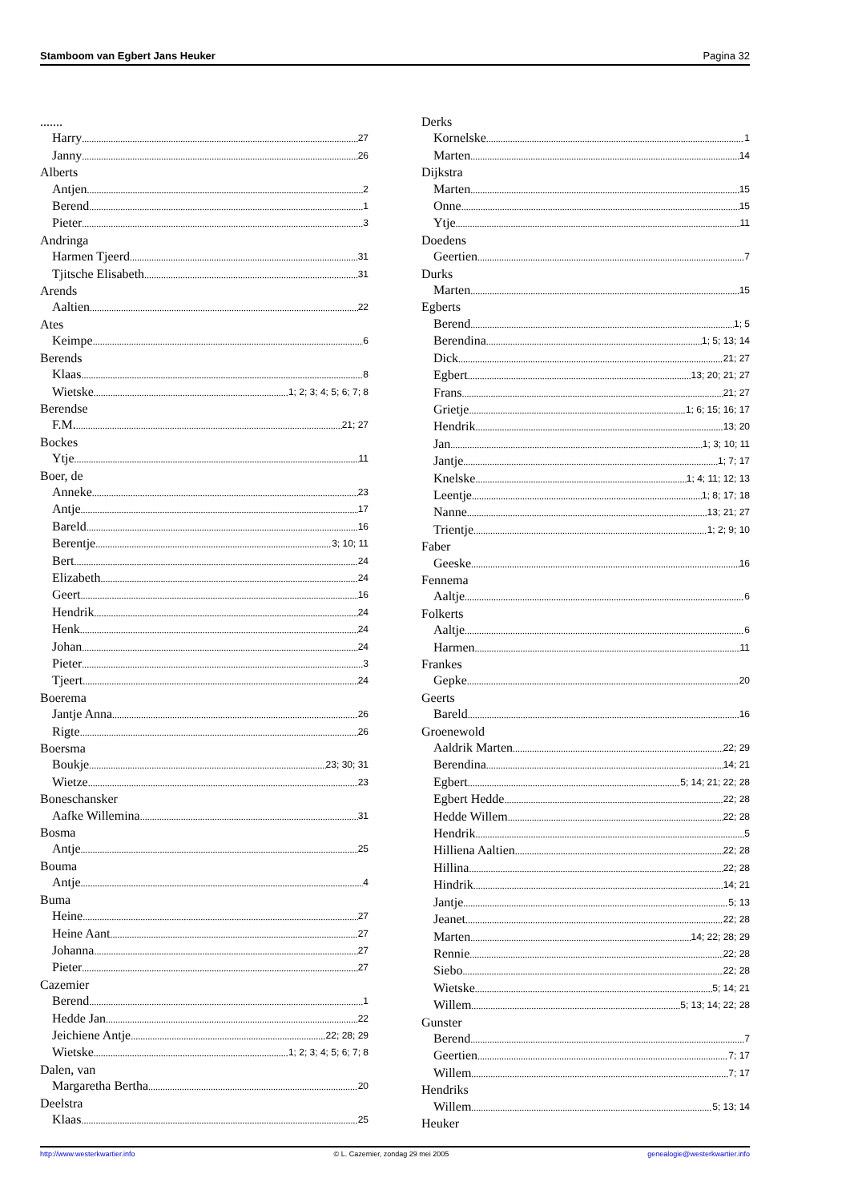Stamboom van Egbert Jans Heuker Pagina 32
.......
Harry 27
Janny 26
Alberts
Antjen 2
Berend 1
Pieter 3
Andringa
Harmen Tjeerd 31
Tjitsche Elisabeth 31
Arends
Aaltien 22
Ates
Keimpe 6
Berends
Klaas 8
Wietske 1; 2; 3; 4; 5; 6; 7; 8
Berendse
F.M. 21; 27
Bockes
Ytje 11
Boer, de
Anneke 23
Antje 17
Bareld 16
Berentje 3; 10; 11
Bert 24
Elizabeth 24
Geert 16
Hendrik 24
Henk 24
Johan 24
Pieter 3
Tjeert 24
Boerema
Jantje Anna 26
Rigte 26
Boersma
Boukje 23; 30; 31
Wietze 23
Boneschansker
Aafke Willemina 31
Bosma
Antje 25
Bouma
Antje 4
Buma
Heine 27
Heine Aant 27
Johanna 27
Pieter 27
Cazemier
Berend 1
Hedde Jan 22
Jeichiene Antje 22; 28; 29
Wietske 1; 2; 3; 4; 5; 6; 7; 8
Dalen, van
Margaretha Bertha 20
Deelstra
Klaas 25
Derks
Kornelske 1
Marten 14
Dijkstra
Marten 15
Onne 15
Ytje 11
Doedens
Geertien 7
Durks
Marten 15
Egberts
Berend 1; 5
Berendina 1; 5; 13; 14
Dick 21; 27
Egbert 13; 20; 21; 27
Frans 21; 27
Grietje 1; 6; 15; 16; 17
Hendrik 13; 20
Jan 1; 3; 10; 11
Jantje 1; 7; 17
Knelske 1; 4; 11; 12; 13
Leentje 1; 8; 17; 18
Nanne 13; 21; 27
Trientje 1; 2; 9; 10
Faber
Geeske 16
Fennema
Aaltje 6
Folkerts
Aaltje 6
Harmen 11
Frankes
Gepke 20
Geerts
Bareld 16
Groenewold
Aaldrik Marten 22; 29
Berendina 14; 21
Egbert 5; 14; 21; 22; 28
Egbert Hedde 22; 28
Hedde Willem 22; 28
Hendrik 5
Hilliena Aaltien 22; 28
Hillina 22; 28
Hindrik 14; 21
Jantje 5; 13
Jeanet 22; 28
Marten 14; 22; 28; 29
Rennie 22; 28
Siebo 22; 28
Wietske 5; 14; 21
Willem 5; 13; 14; 22; 28
Gunster
Berend 7
Geertien 7; 17
Willem 7; 17
Hendriks
Willem 5; 13; 14
Heuker
http://www.westerkwartier.info © L. Cazemier, zondag 29 mei 2005 genealogie@westerkwartier.info